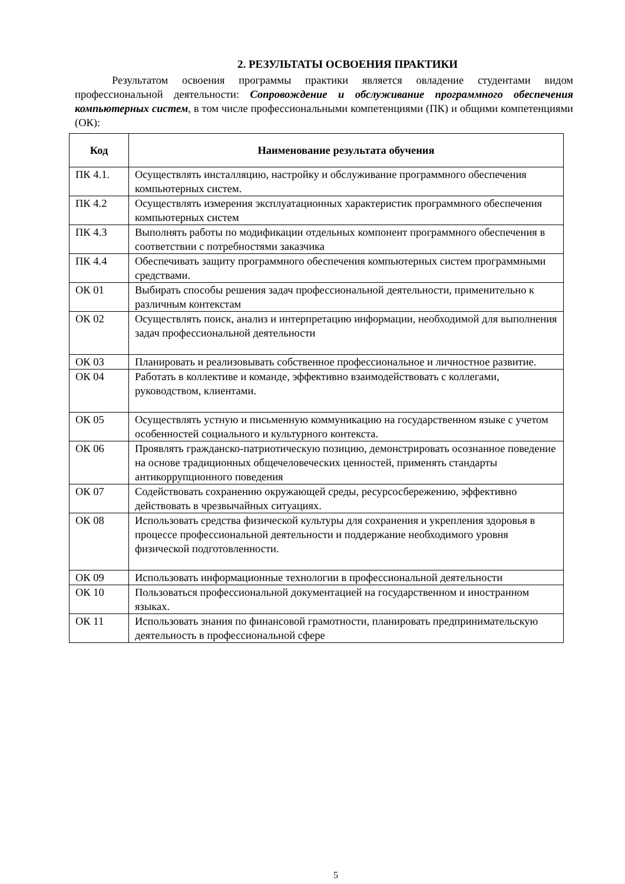2. РЕЗУЛЬТАТЫ ОСВОЕНИЯ ПРАКТИКИ
Результатом освоения программы практики является овладение студентами видом профессиональной деятельности: Сопровождение и обслуживание программного обеспечения компьютерных систем, в том числе профессиональными компетенциями (ПК) и общими компетенциями (ОК):
| Код | Наименование результата обучения |
| --- | --- |
| ПК 4.1. | Осуществлять инсталляцию, настройку и обслуживание программного обеспечения компьютерных систем. |
| ПК 4.2 | Осуществлять измерения эксплуатационных характеристик программного обеспечения компьютерных систем |
| ПК 4.3 | Выполнять работы по модификации отдельных компонент программного обеспечения в соответствии с потребностями заказчика |
| ПК 4.4 | Обеспечивать защиту программного обеспечения компьютерных систем программными средствами. |
| ОК 01 | Выбирать способы решения задач профессиональной деятельности, применительно к различным контекстам |
| ОК 02 | Осуществлять поиск, анализ и интерпретацию информации, необходимой для выполнения задач профессиональной деятельности |
| ОК 03 | Планировать и реализовывать собственное профессиональное и личностное развитие. |
| ОК 04 | Работать в коллективе и команде, эффективно взаимодействовать с коллегами, руководством, клиентами. |
| ОК 05 | Осуществлять устную и письменную коммуникацию на государственном языке с учетом особенностей социального и культурного контекста. |
| ОК 06 | Проявлять гражданско-патриотическую позицию, демонстрировать осознанное поведение на основе традиционных общечеловеческих ценностей, применять стандарты антикоррупционного поведения |
| ОК 07 | Содействовать сохранению окружающей среды, ресурсосбережению, эффективно действовать в чрезвычайных ситуациях. |
| ОК 08 | Использовать средства физической культуры для сохранения и укрепления здоровья в процессе профессиональной деятельности и поддержание необходимого уровня физической подготовленности. |
| ОК 09 | Использовать информационные технологии в профессиональной деятельности |
| ОК 10 | Пользоваться профессиональной документацией на государственном и иностранном языках. |
| ОК 11 | Использовать знания по финансовой грамотности, планировать предпринимательскую деятельность в профессиональной сфере |
5